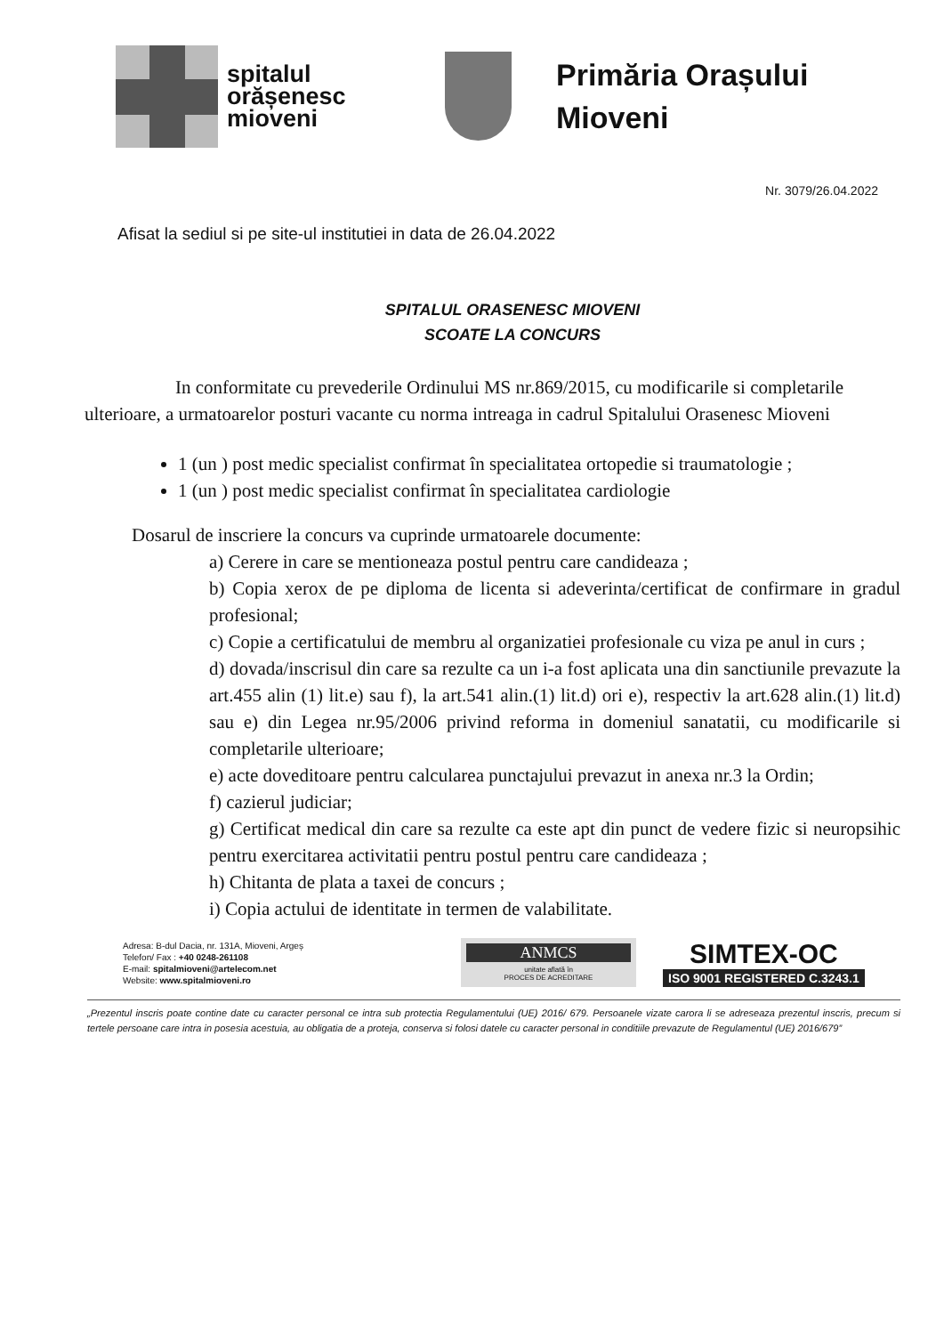spitalul
orășenesc
mioveni
Primăria Orașului
Mioveni
Nr. 3079/26.04.2022
Afisat la sediul si pe site-ul institutiei in data de 26.04.2022
SPITALUL ORASENESC MIOVENI
SCOATE LA CONCURS
In conformitate cu prevederile Ordinului MS nr.869/2015, cu modificarile si completarile ulterioare, a urmatoarelor posturi vacante cu norma intreaga in cadrul Spitalului Orasenesc Mioveni
1 (un ) post medic specialist confirmat în specialitatea ortopedie si traumatologie ;
1 (un ) post medic specialist confirmat în specialitatea cardiologie
Dosarul de inscriere la concurs va cuprinde urmatoarele documente:
a) Cerere in care se mentioneaza postul pentru care candideaza ;
b) Copia xerox de pe diploma de licenta si adeverinta/certificat de confirmare in gradul profesional;
c) Copie a certificatului de membru al organizatiei profesionale cu viza pe anul in curs ;
d) dovada/inscrisul din care sa rezulte ca un i-a fost aplicata una din sanctiunile prevazute la art.455 alin (1) lit.e) sau f), la art.541 alin.(1) lit.d) ori e), respectiv la art.628 alin.(1) lit.d) sau e) din Legea nr.95/2006 privind reforma in domeniul sanatatii, cu modificarile si completarile ulterioare;
e) acte doveditoare pentru calcularea punctajului prevazut in anexa nr.3 la Ordin;
f) cazierul judiciar;
g) Certificat medical din care sa rezulte ca este apt din punct de vedere fizic si neuropsihic pentru exercitarea activitatii pentru postul pentru care candideaza ;
h) Chitanta de plata a taxei de concurs ;
i) Copia actului de identitate in termen de valabilitate.
Adresa: B-dul Dacia, nr. 131A, Mioveni, Argeș
Telefon/ Fax : +40 0248-261108
E-mail: spitalmioveni@artelecom.net
Website: www.spitalmioveni.ro
ANMCS
unitate aflată în
PROCES DE ACREDITARE
SIMTEX-OC
ISO 9001 REGISTERED C.3243.1
„Prezentul inscris poate contine date cu caracter personal ce intra sub protectia Regulamentului (UE) 2016/ 679. Persoanele vizate carora li se adreseaza prezentul inscris, precum si tertele persoane care intra in posesia acestuia, au obligatia de a proteja, conserva si folosi datele cu caracter personal in conditiile prevazute de Regulamentul (UE) 2016/679”